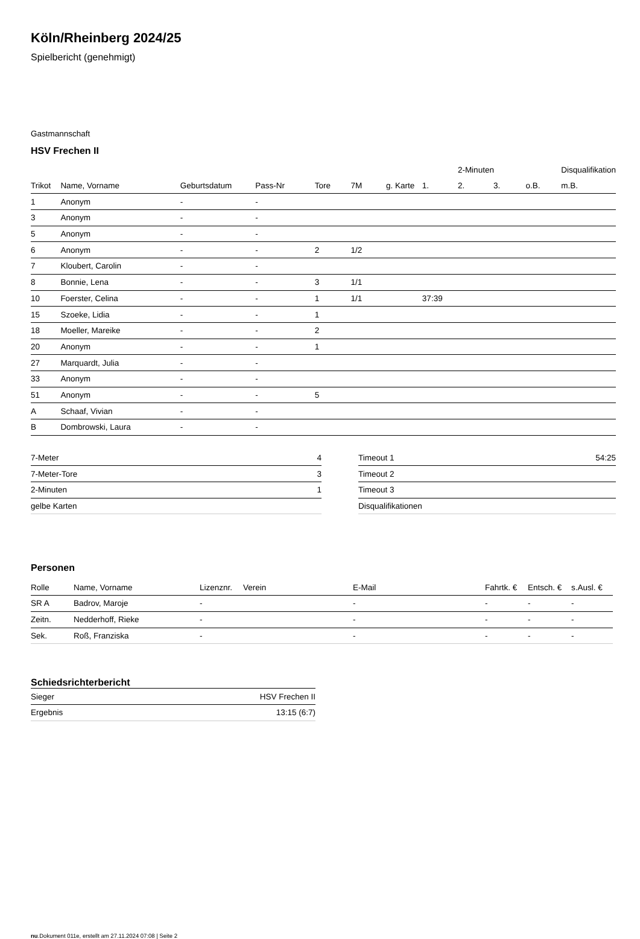Köln/Rheinberg 2024/25
Spielbericht (genehmigt)
Gastmannschaft
HSV Frechen II
| | | | | | | | | 2-Minuten | | | Disqualifikation |
| Trikot | Name, Vorname | Geburtsdatum | Pass-Nr | Tore | 7M | g. Karte | 1. | 2. | 3. | o.B. | m.B. |
| 1 | Anonym | - | - | | | | | | | | |
| 3 | Anonym | - | - | | | | | | | | |
| 5 | Anonym | - | - | | | | | | | | |
| 6 | Anonym | - | - | 2 | 1/2 | | | | | | |
| 7 | Kloubert, Carolin | - | - | | | | | | | | |
| 8 | Bonnie, Lena | - | - | 3 | 1/1 | | | | | | |
| 10 | Foerster, Celina | - | - | 1 | 1/1 | | 37:39 | | | | |
| 15 | Szoeke, Lidia | - | - | 1 | | | | | | | |
| 18 | Moeller, Mareike | - | - | 2 | | | | | | | |
| 20 | Anonym | - | - | 1 | | | | | | | |
| 27 | Marquardt, Julia | - | - | | | | | | | | |
| 33 | Anonym | - | - | | | | | | | | |
| 51 | Anonym | - | - | 5 | | | | | | | |
| A | Schaaf, Vivian | - | - | | | | | | | | |
| B | Dombrowski, Laura | - | - | | | | | | | | |
| 7-Meter | 4 |
| 7-Meter-Tore | 3 |
| 2-Minuten | 1 |
| gelbe Karten | |
| Timeout 1 | 54:25 |
| Timeout 2 | |
| Timeout 3 | |
| Disqualifikationen | |
Personen
| Rolle | Name, Vorname | Lizenznr. | Verein | E-Mail | Fahrtk. € | Entsch. € | s.Ausl. € |
| --- | --- | --- | --- | --- | --- | --- | --- |
| SR A | Badrov, Maroje | - | | - | - | - | - |
| Zeitn. | Nedderhoff, Rieke | - | | - | - | - | - |
| Sek. | Roß, Franziska | - | | - | - | - | - |
Schiedsrichterbericht
| Sieger | HSV Frechen II |
| Ergebnis | 13:15 (6:7) |
nu.Dokument 011e, erstellt am 27.11.2024 07:08 | Seite 2